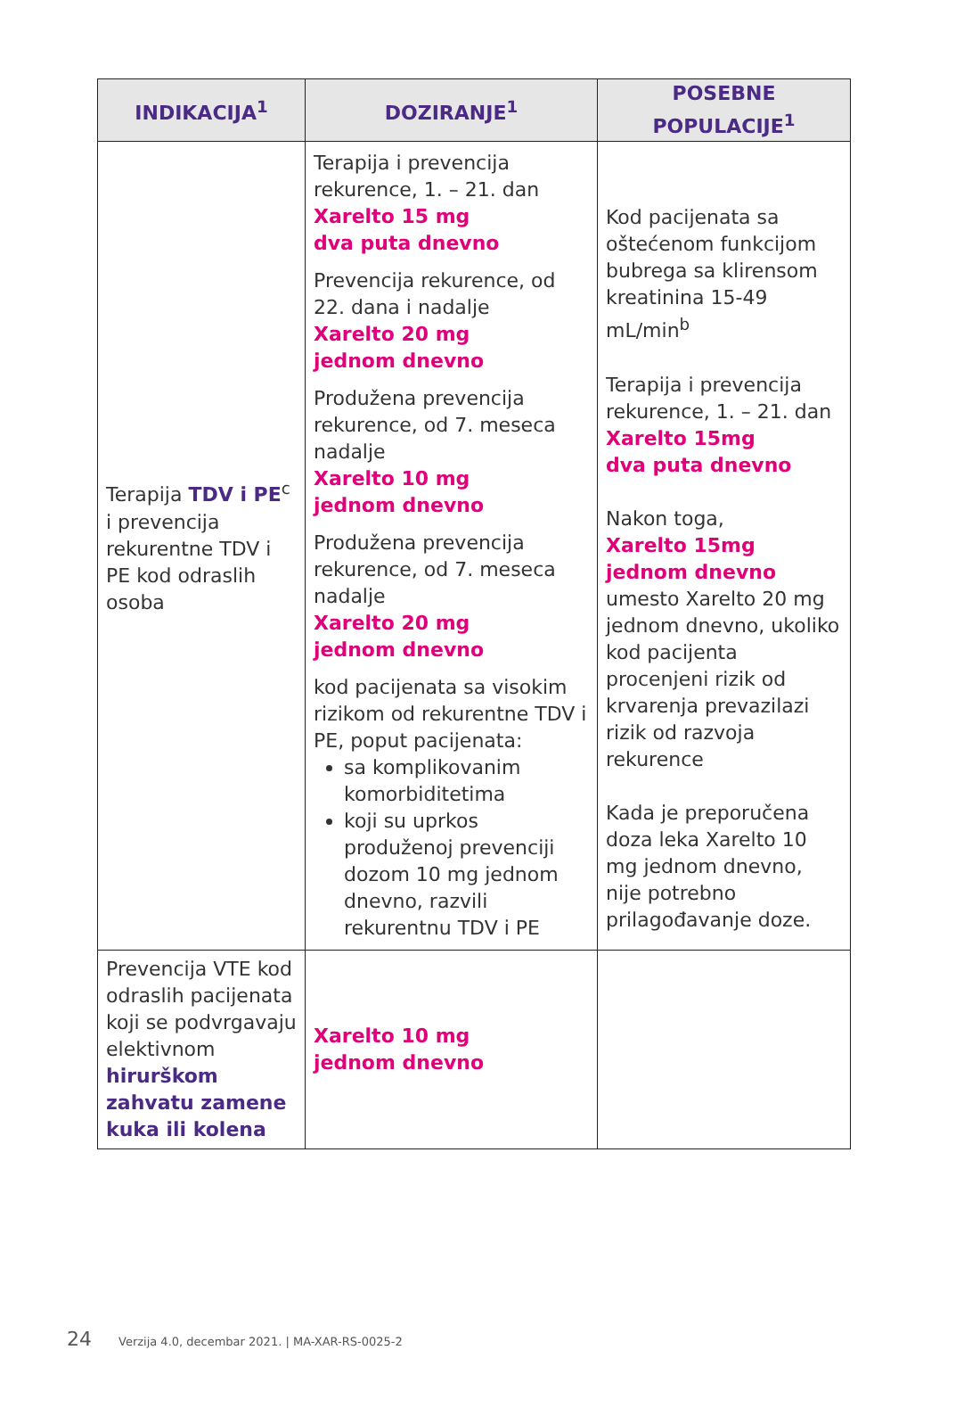| INDIKACIJA<sup>1</sup> | DOZIRANJE<sup>1</sup> | POSEBNE POPULACIJE<sup>1</sup> |
| --- | --- | --- |
| Terapija TDV i PE<sup>c</sup> i prevencija rekurentne TDV i PE kod odraslih osoba | Terapija i prevencija rekurence, 1. – 21. dan Xarelto 15 mg dva puta dnevno Prevencija rekurence, od 22. dana i nadalje Xarelto 20 mg jednom dnevno Produžena prevencija rekurence, od 7. meseca nadalje Xarelto 10 mg jednom dnevno Produžena prevencija rekurence, od 7. meseca nadalje Xarelto 20 mg jednom dnevno kod pacijenata sa visokim rizikom od rekurentne TDV i PE, poput pacijenata: sa komplikovanim komorbiditetima koji su uprkos produženoj prevenciji dozom 10 mg jednom dnevno, razvili rekurentnu TDV i PE | Kod pacijenata sa oštećenom funkcijom bubrega sa klirensom kreatinina 15-49 mL/min<sup>b</sup> Terapija i prevencija rekurence, 1. – 21. dan Xarelto 15mg dva puta dnevno Nakon toga, Xarelto 15mg jednom dnevno umesto Xarelto 20 mg jednom dnevno, ukoliko kod pacijenta procenjeni rizik od krvarenja prevazilazi rizik od razvoja rekurence Kada je preporučena doza leka Xarelto 10 mg jednom dnevno, nije potrebno prilagođavanje doze. |
| Prevencija VTE kod odraslih pacijenata koji se podvrgavaju elektivnom hirurškom zahvatu zamene kuka ili kolena | Xarelto 10 mg jednom dnevno | |
24 Verzija 4.0, decembar 2021. | MA-XAR-RS-0025-2